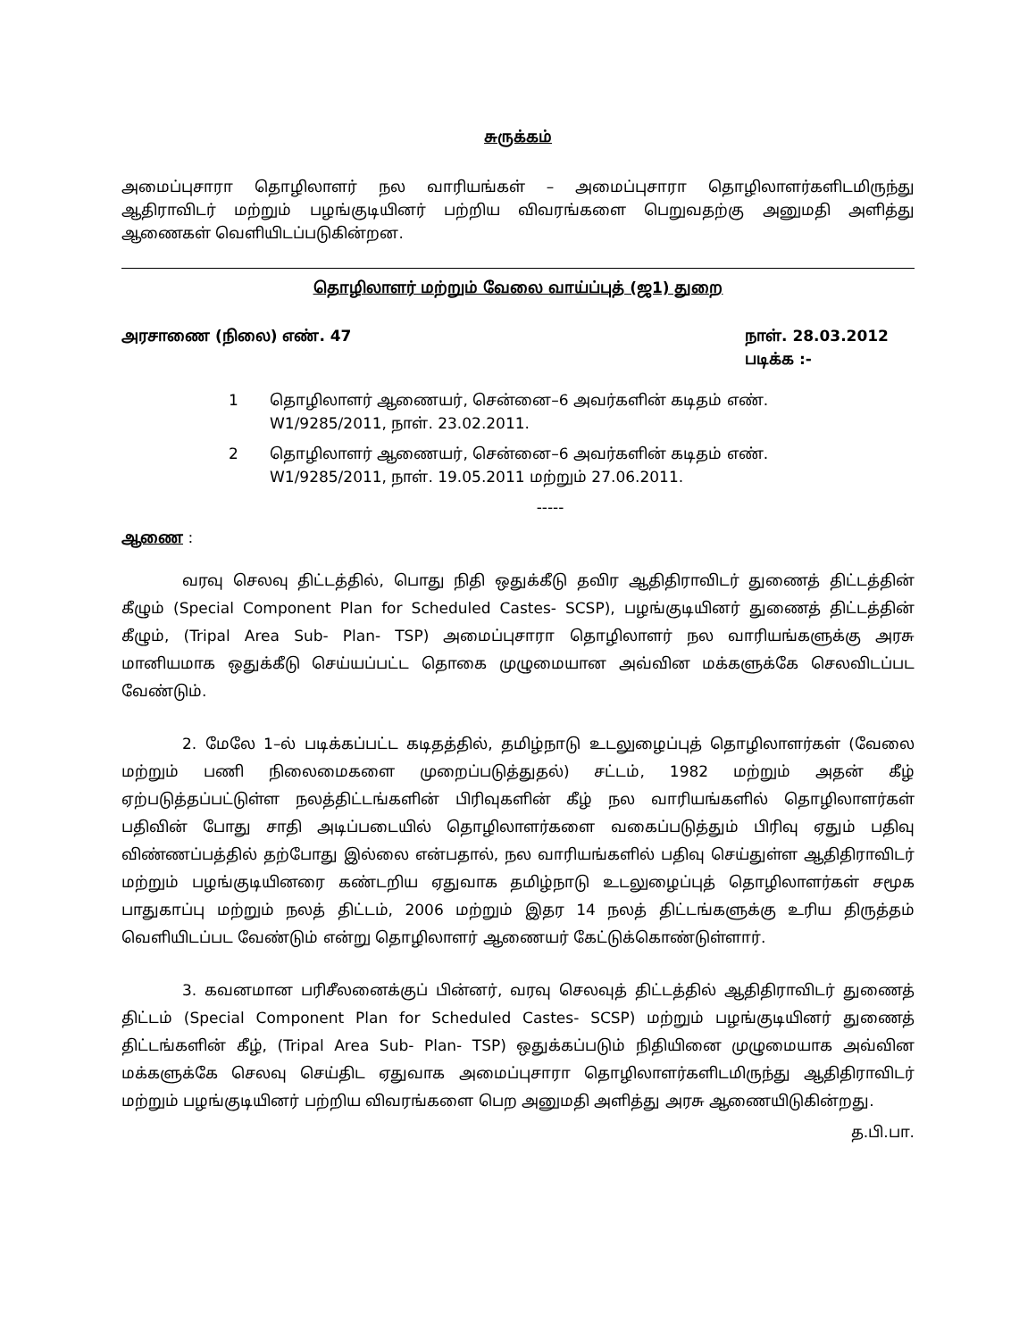சுருக்கம்
அமைப்புசாரா தொழிலாளர் நல வாரியங்கள் – அமைப்புசாரா தொழிலாளர்களிடமிருந்து ஆதிராவிடர் மற்றும் பழங்குடியினர் பற்றிய விவரங்களை பெறுவதற்கு அனுமதி அளித்து ஆணைகள் வெளியிடப்படுகின்றன.
தொழிலாளர் மற்றும் வேலை வாய்ப்புத் (ஜ1) துறை
அரசாணை (நிலை) எண். 47 நாள். 28.03.2012
படிக்க :-
1 தொழிலாளர் ஆணையர், சென்னை–6 அவர்களின் கடிதம் எண். W1/9285/2011, நாள். 23.02.2011.
2 தொழிலாளர் ஆணையர், சென்னை–6 அவர்களின் கடிதம் எண். W1/9285/2011, நாள். 19.05.2011 மற்றும் 27.06.2011.
-----
ஆணை :
வரவு செலவு திட்டத்தில், பொது நிதி ஒதுக்கீடு தவிர ஆதிதிராவிடர் துணைத் திட்டத்தின் கீழும் (Special Component Plan for Scheduled Castes- SCSP), பழங்குடியினர் துணைத் திட்டத்தின் கீழும், (Tripal Area Sub- Plan- TSP) அமைப்புசாரா தொழிலாளர் நல வாரியங்களுக்கு அரசு மானியமாக ஒதுக்கீடு செய்யப்பட்ட தொகை முழுமையான அவ்வின மக்களுக்கே செலவிடப்பட வேண்டும்.
2. மேலே 1–ல் படிக்கப்பட்ட கடிதத்தில், தமிழ்நாடு உடலுழைப்புத் தொழிலாளர்கள் (வேலை மற்றும் பணி நிலைமைகளை முறைப்படுத்துதல்) சட்டம், 1982 மற்றும் அதன் கீழ் ஏற்படுத்தப்பட்டுள்ள நலத்திட்டங்களின் பிரிவுகளின் கீழ் நல வாரியங்களில் தொழிலாளர்கள் பதிவின் போது சாதி அடிப்படையில் தொழிலாளர்களை வகைப்படுத்தும் பிரிவு ஏதும் பதிவு விண்ணப்பத்தில் தற்போது இல்லை என்பதால், நல வாரியங்களில் பதிவு செய்துள்ள ஆதிதிராவிடர் மற்றும் பழங்குடியினரை கண்டறிய ஏதுவாக தமிழ்நாடு உடலுழைப்புத் தொழிலாளர்கள் சமூக பாதுகாப்பு மற்றும் நலத் திட்டம், 2006 மற்றும் இதர 14 நலத் திட்டங்களுக்கு உரிய திருத்தம் வெளியிடப்பட வேண்டும் என்று தொழிலாளர் ஆணையர் கேட்டுக்கொண்டுள்ளார்.
3. கவனமான பரிசீலனைக்குப் பின்னர், வரவு செலவுத் திட்டத்தில் ஆதிதிராவிடர் துணைத் திட்டம் (Special Component Plan for Scheduled Castes- SCSP) மற்றும் பழங்குடியினர் துணைத் திட்டங்களின் கீழ், (Tripal Area Sub- Plan- TSP) ஒதுக்கப்படும் நிதியினை முழுமையாக அவ்வின மக்களுக்கே செலவு செய்திட ஏதுவாக அமைப்புசாரா தொழிலாளர்களிடமிருந்து ஆதிதிராவிடர் மற்றும் பழங்குடியினர் பற்றிய விவரங்களை பெற அனுமதி அளித்து அரசு ஆணையிடுகின்றது.
த.பி.பா.